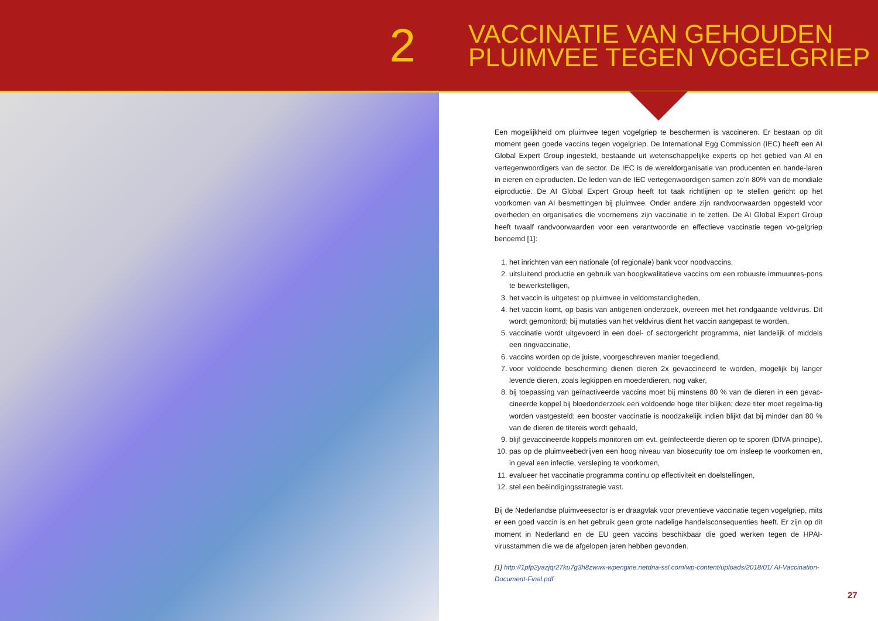2
VACCINATIE VAN GEHOUDEN
PLUIMVEE TEGEN VOGELGRIEP
Een mogelijkheid om pluimvee tegen vogelgriep te beschermen is vaccineren. Er bestaan op dit moment geen goede vaccins tegen vogelgriep. De International Egg Commission (IEC) heeft een AI Global Expert Group ingesteld, bestaande uit wetenschappelijke experts op het gebied van AI en vertegenwoordigers van de sector. De IEC is de wereldorganisatie van producenten en hande-laren in eieren en eiproducten. De leden van de IEC vertegenwoordigen samen zo’n 80% van de mondiale eiproductie. De AI Global Expert Group heeft tot taak richtlijnen op te stellen gericht op het voorkomen van AI besmettingen bij pluimvee. Onder andere zijn randvoorwaarden opgesteld voor overheden en organisaties die voornemens zijn vaccinatie in te zetten. De AI Global Expert Group heeft twaalf randvoorwaarden voor een verantwoorde en effectieve vaccinatie tegen vo-gelgriep benoemd [1]:
1. het inrichten van een nationale (of regionale) bank voor noodvaccins,
2. uitsluitend productie en gebruik van hoogkwalitatieve vaccins om een robuuste immuunres-pons te bewerkstelligen,
3. het vaccin is uitgetest op pluimvee in veldomstandigheden,
4. het vaccin komt, op basis van antigenen onderzoek, overeen met het rondgaande veldvirus. Dit wordt gemonitord; bij mutaties van het veldvirus dient het vaccin aangepast te worden,
5. vaccinatie wordt uitgevoerd in een doel- of sectorgericht programma, niet landelijk of middels een ringvaccinatie,
6. vaccins worden op de juiste, voorgeschreven manier toegediend,
7. voor voldoende bescherming dienen dieren 2x gevaccineerd te worden, mogelijk bij langer levende dieren, zoals legkippen en moederdieren, nog vaker,
8. bij toepassing van geïnactiveerde vaccins moet bij minstens 80 % van de dieren in een gevac-cineerde koppel bij bloedonderzoek een voldoende hoge titer blijken; deze titer moet regelma-tig worden vastgesteld; een booster vaccinatie is noodzakelijk indien blijkt dat bij minder dan 80 % van de dieren de titereis wordt gehaald,
9. blijf gevaccineerde koppels monitoren om evt. geïnfecteerde dieren op te sporen (DIVA principe),
10. pas op de pluimveebedrijven een hoog niveau van biosecurity toe om insleep te voorkomen en, in geval een infectie, versleping te voorkomen,
11. evalueer het vaccinatie programma continu op effectiviteit en doelstellingen,
12. stel een beëindigingsstrategie vast.
Bij de Nederlandse pluimveesector is er draagvlak voor preventieve vaccinatie tegen vogelgriep, mits er een goed vaccin is en het gebruik geen grote nadelige handelsconsequenties heeft. Er zijn op dit moment in Nederland en de EU geen vaccins beschikbaar die goed werken tegen de HPAI-virusstammen die we de afgelopen jaren hebben gevonden.
[1] http://1pfp2yazjqr27ku7g3h8zwwx-wpengine.netdna-ssl.com/wp-content/uploads/2018/01/ AI-Vaccination-Document-Final.pdf
27